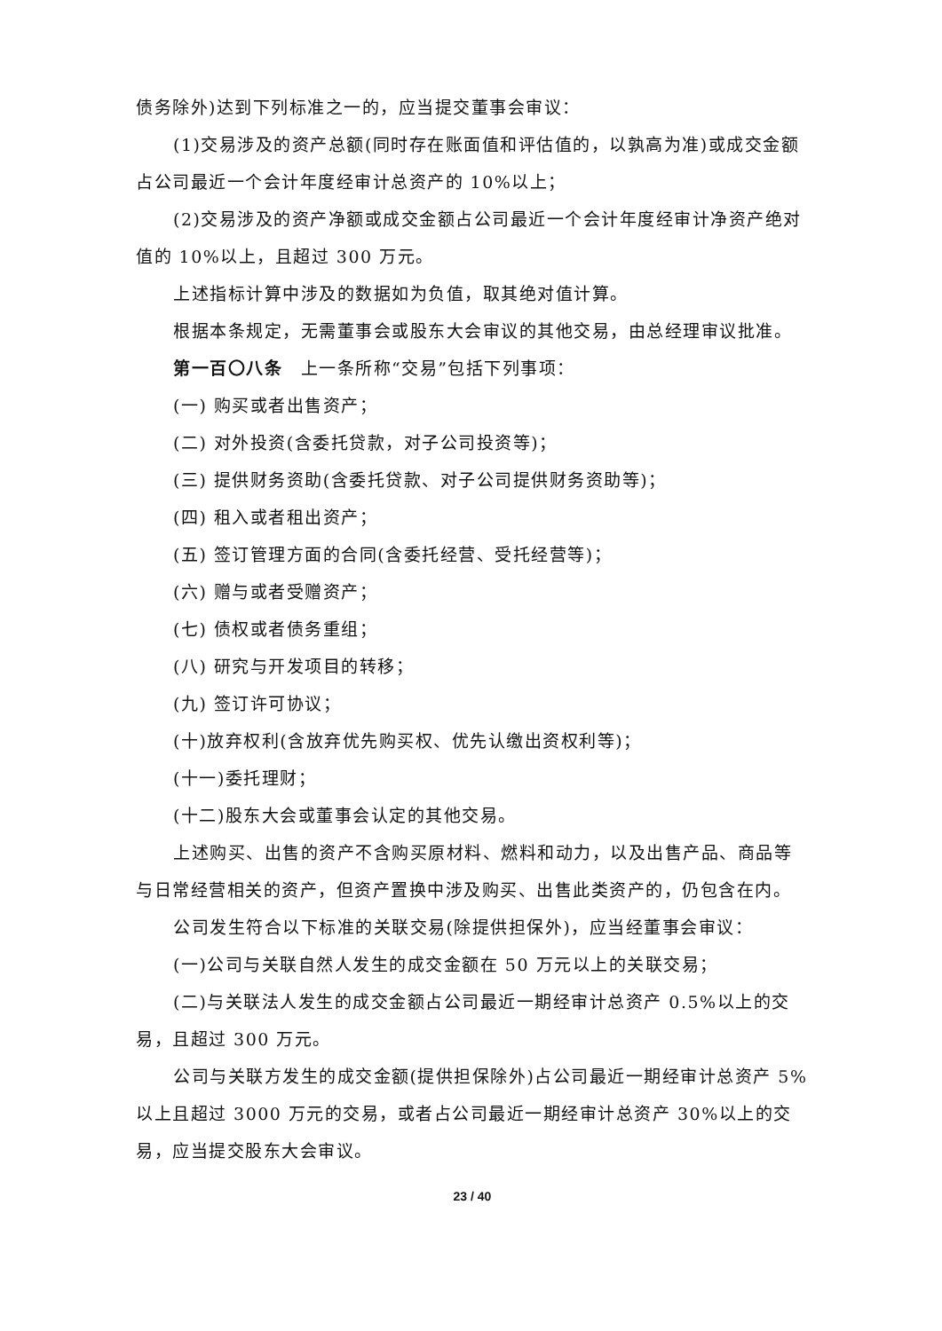债务除外)达到下列标准之一的，应当提交董事会审议：
(1)交易涉及的资产总额(同时存在账面值和评估值的，以孰高为准)或成交金额占公司最近一个会计年度经审计总资产的 10%以上；
(2)交易涉及的资产净额或成交金额占公司最近一个会计年度经审计净资产绝对值的 10%以上，且超过 300 万元。
上述指标计算中涉及的数据如为负值，取其绝对值计算。
根据本条规定，无需董事会或股东大会审议的其他交易，由总经理审议批准。
第一百〇八条　上一条所称“交易”包括下列事项：
(一) 购买或者出售资产；
(二) 对外投资(含委托贷款，对子公司投资等)；
(三) 提供财务资助(含委托贷款、对子公司提供财务资助等)；
(四) 租入或者租出资产；
(五) 签订管理方面的合同(含委托经营、受托经营等)；
(六) 赠与或者受赠资产；
(七) 债权或者债务重组；
(八) 研究与开发项目的转移；
(九) 签订许可协议；
(十)放弃权利(含放弃优先购买权、优先认缴出资权利等)；
(十一)委托理财；
(十二)股东大会或董事会认定的其他交易。
上述购买、出售的资产不含购买原材料、燃料和动力，以及出售产品、商品等与日常经营相关的资产，但资产置换中涉及购买、出售此类资产的，仍包含在内。
公司发生符合以下标准的关联交易(除提供担保外)，应当经董事会审议：
(一)公司与关联自然人发生的成交金额在 50 万元以上的关联交易；
(二)与关联法人发生的成交金额占公司最近一期经审计总资产 0.5%以上的交易，且超过 300 万元。
公司与关联方发生的成交金额(提供担保除外)占公司最近一期经审计总资产 5%以上且超过 3000 万元的交易，或者占公司最近一期经审计总资产 30%以上的交易，应当提交股东大会审议。
23 / 40